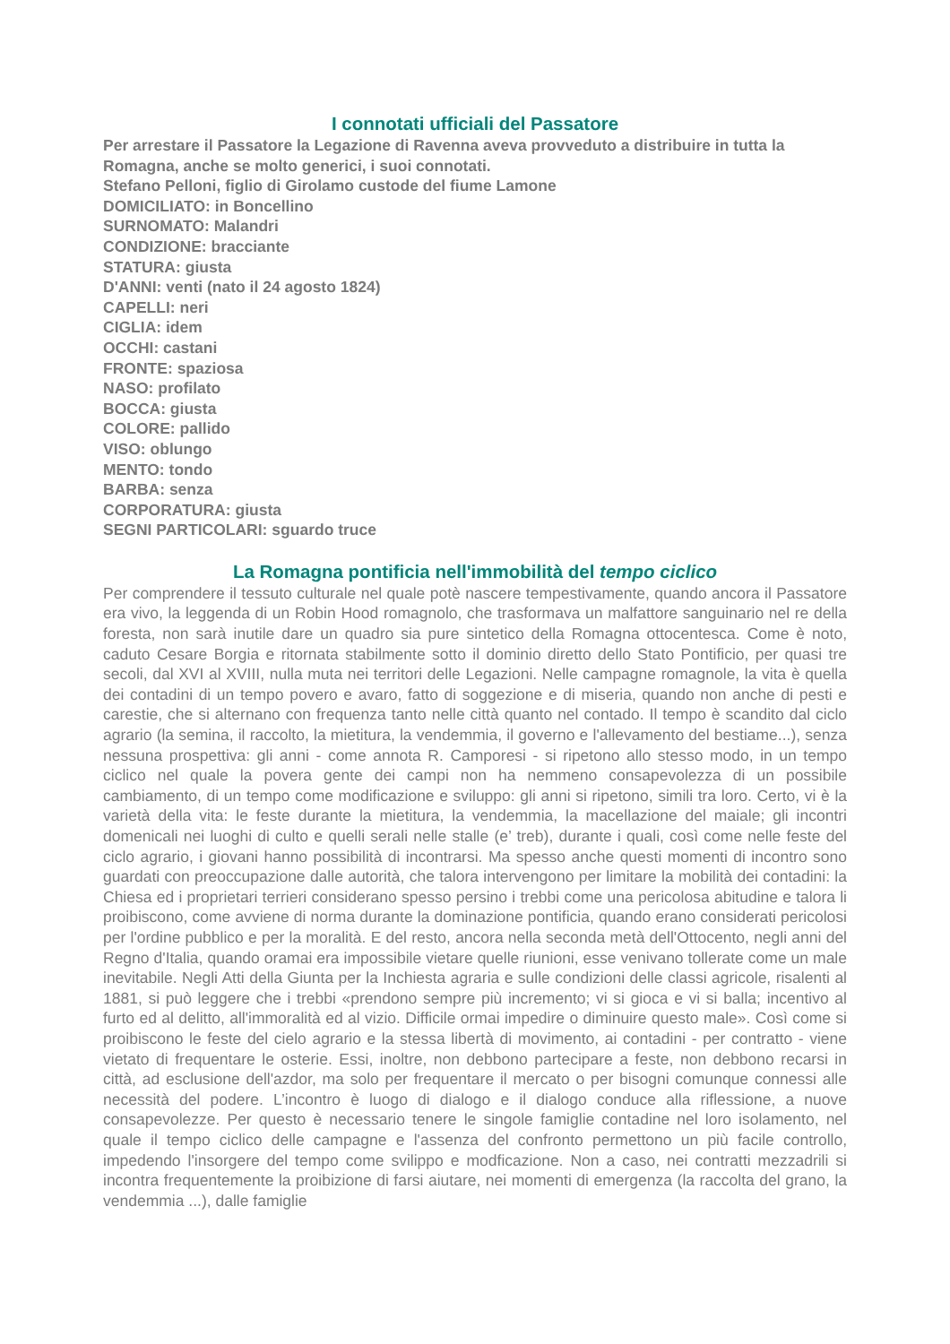I connotati ufficiali del Passatore
Per arrestare il Passatore la Legazione di Ravenna aveva provveduto a distribuire in tutta la Romagna, anche se molto generici, i suoi connotati.
Stefano Pelloni, figlio di Girolamo custode del fiume Lamone
DOMICILIATO: in Boncellino
SURNOMATO: Malandri
CONDIZIONE: bracciante
STATURA: giusta
D'ANNI: venti (nato il 24 agosto 1824)
CAPELLI: neri
CIGLIA: idem
OCCHI: castani
FRONTE: spaziosa
NASO: profilato
BOCCA: giusta
COLORE: pallido
VISO: oblungo
MENTO: tondo
BARBA: senza
CORPORATURA: giusta
SEGNI PARTICOLARI: sguardo truce
La Romagna pontificia nell'immobilità del tempo ciclico
Per comprendere il tessuto culturale nel quale potè nascere tempestivamente, quando ancora il Passatore era vivo, la leggenda di un Robin Hood romagnolo, che trasformava un malfattore sanguinario nel re della foresta, non sarà inutile dare un quadro sia pure sintetico della Romagna ottocentesca. Come è noto, caduto Cesare Borgia e ritornata stabilmente sotto il dominio diretto dello Stato Pontificio, per quasi tre secoli, dal XVI al XVIII, nulla muta nei territori delle Legazioni. Nelle campagne romagnole, la vita è quella dei contadini di un tempo povero e avaro, fatto di soggezione e di miseria, quando non anche di pesti e carestie, che si alternano con frequenza tanto nelle città quanto nel contado. Il tempo è scandito dal ciclo agrario (la semina, il raccolto, la mietitura, la vendemmia, il governo e l'allevamento del bestiame...), senza nessuna prospettiva: gli anni - come annota R. Camporesi - si ripetono allo stesso modo, in un tempo ciclico nel quale la povera gente dei campi non ha nemmeno consapevolezza di un possibile cambiamento, di un tempo come modificazione e sviluppo: gli anni si ripetono, simili tra loro. Certo, vi è la varietà della vita: le feste durante la mietitura, la vendemmia, la macellazione del maiale; gli incontri domenicali nei luoghi di culto e quelli serali nelle stalle (e’ treb), durante i quali, così come nelle feste del ciclo agrario, i giovani hanno possibilità di incontrarsi. Ma spesso anche questi momenti di incontro sono guardati con preoccupazione dalle autorità, che talora intervengono per limitare la mobilità dei contadini: la Chiesa ed i proprietari terrieri considerano spesso persino i trebbi come una pericolosa abitudine e talora li proibiscono, come avviene di norma durante la dominazione pontificia, quando erano considerati pericolosi per l'ordine pubblico e per la moralità. E del resto, ancora nella seconda metà dell'Ottocento, negli anni del Regno d'Italia, quando oramai era impossibile vietare quelle riunioni, esse venivano tollerate come un male inevitabile. Negli Atti della Giunta per la Inchiesta agraria e sulle condizioni delle classi agricole, risalenti al 1881, si può leggere che i trebbi «prendono sempre più incremento; vi si gioca e vi si balla; incentivo al furto ed al delitto, all'immoralità ed al vizio. Difficile ormai impedire o diminuire questo male». Così come si proibiscono le feste del cielo agrario e la stessa libertà di movimento, ai contadini - per contratto - viene vietato di frequentare le osterie. Essi, inoltre, non debbono partecipare a feste, non debbono recarsi in città, ad esclusione dell'azdor, ma solo per frequentare il mercato o per bisogni comunque connessi alle necessità del podere. L’incontro è luogo di dialogo e il dialogo conduce alla riflessione, a nuove consapevolezze. Per questo è necessario tenere le singole famiglie contadine nel loro isolamento, nel quale il tempo ciclico delle campagne e l'assenza del confronto permettono un più facile controllo, impedendo l'insorgere del tempo come svilippo e modficazione. Non a caso, nei contratti mezzadrili si incontra frequentemente la proibizione di farsi aiutare, nei momenti di emergenza (la raccolta del grano, la vendemmia ...), dalle famiglie